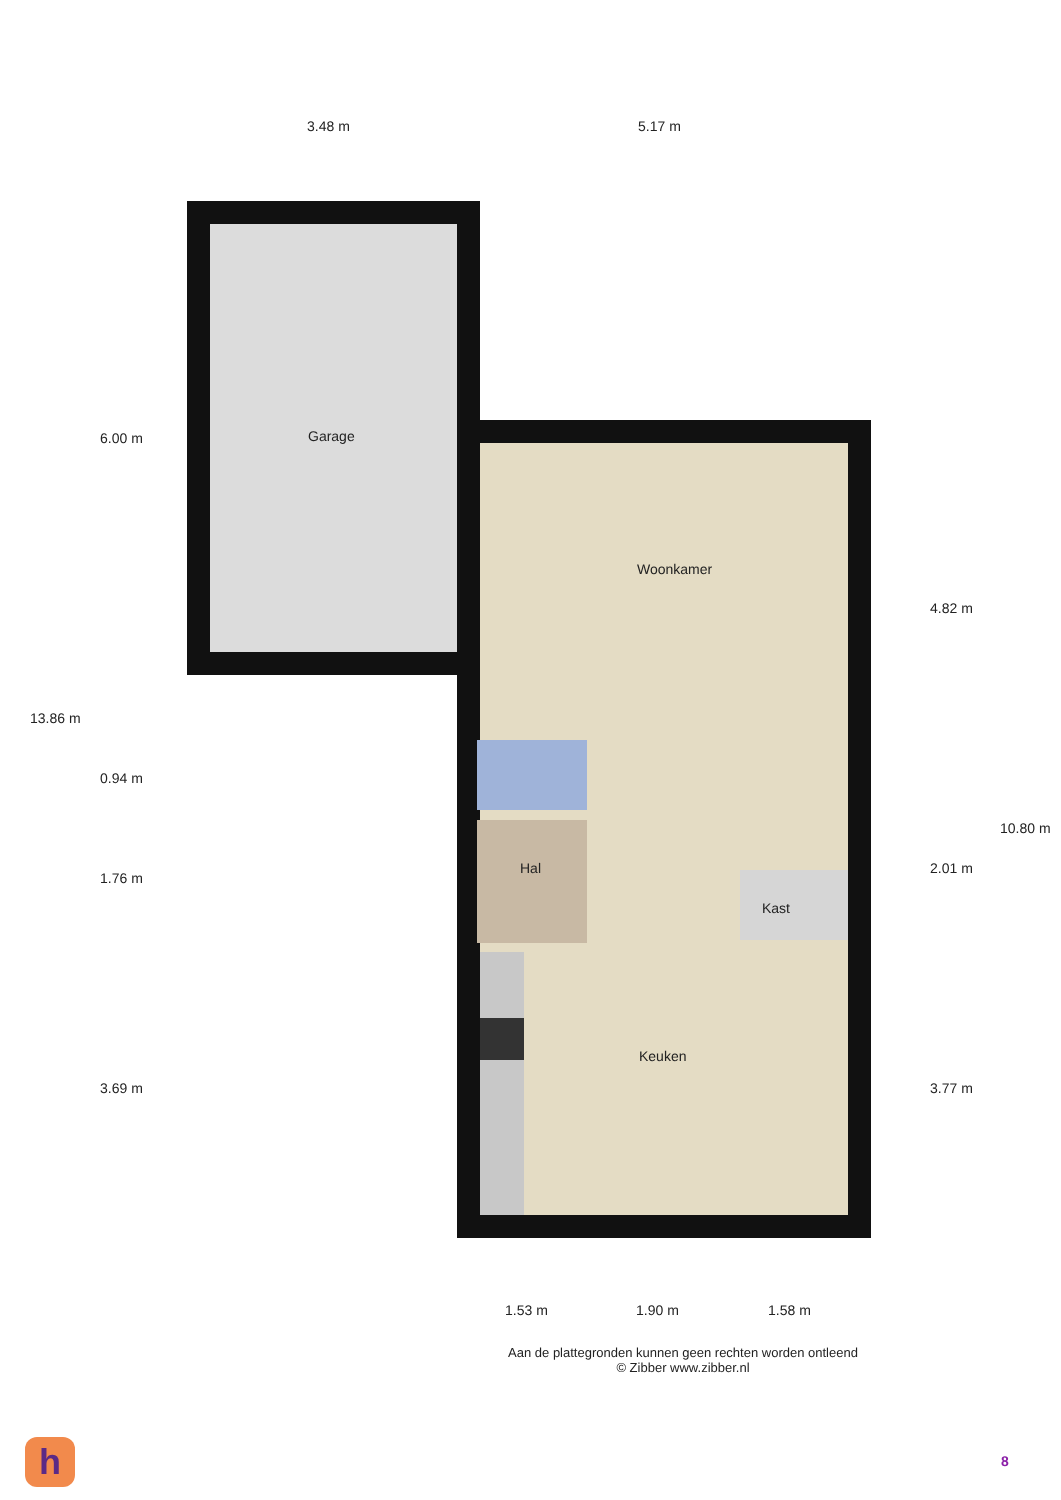3.48 m 5.17 m
Garage
Woonkamer
Hal
Kast
Keuken
13.86 m
6.00 m
0.94 m
1.76 m
3.69 m
4.82 m
2.01 m
3.77 m
10.80 m
1.53 m 1.90 m 1.58 m
Aan de plattegronden kunnen geen rechten worden ontleend
© Zibber www.zibber.nl
h 8